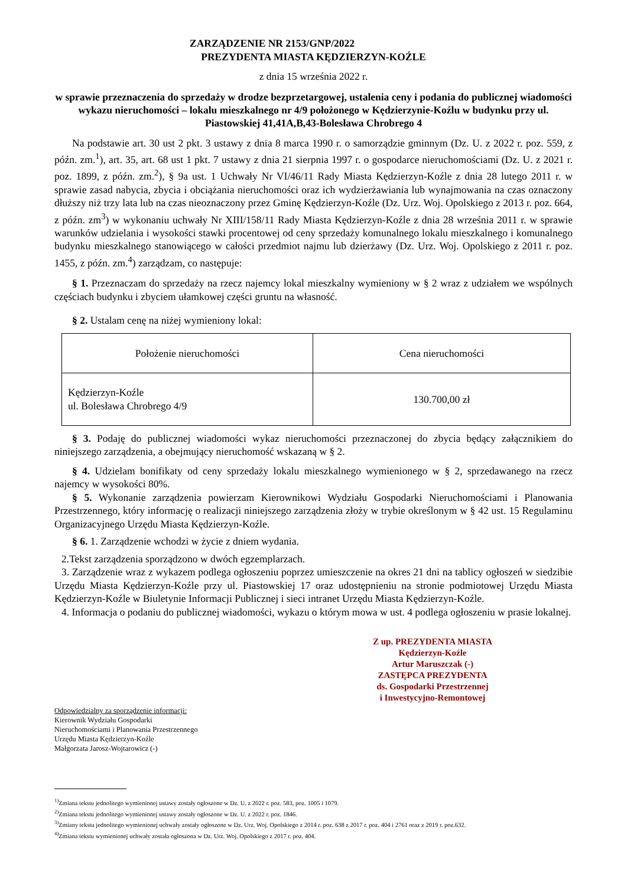ZARZĄDZENIE NR 2153/GNP/2022
PREZYDENTA MIASTA KĘDZIERZYN-KOŹLE
z dnia 15 września 2022 r.
w sprawie przeznaczenia do sprzedaży w drodze bezprzetargowej, ustalenia ceny i podania do publicznej wiadomości wykazu nieruchomości – lokalu mieszkalnego nr 4/9 położonego w Kędzierzynie-Koźlu w budynku przy ul. Piastowskiej 41,41A,B,43-Bolesława Chrobrego 4
Na podstawie art. 30 ust 2 pkt. 3 ustawy z dnia 8 marca 1990 r. o samorządzie gminnym (Dz. U. z 2022 r. poz. 559, z późn. zm.<sup>1</sup>), art. 35, art. 68 ust 1 pkt. 7 ustawy z dnia 21 sierpnia 1997 r. o gospodarce nieruchomościami (Dz. U. z 2021 r. poz. 1899, z późn. zm.<sup>2</sup>), § 9a ust. 1 Uchwały Nr VI/46/11 Rady Miasta Kędzierzyn-Koźle z dnia 28 lutego 2011 r. w sprawie zasad nabycia, zbycia i obciążania nieruchomości oraz ich wydzierżawiania lub wynajmowania na czas oznaczony dłuższy niż trzy lata lub na czas nieoznaczony przez Gminę Kędzierzyn-Koźle (Dz. Urz. Woj. Opolskiego z 2013 r. poz. 664, z późn. zm<sup>3</sup>) w wykonaniu uchwały Nr XIII/158/11 Rady Miasta Kędzierzyn-Koźle z dnia 28 września 2011 r. w sprawie warunków udzielania i wysokości stawki procentowej od ceny sprzedaży komunalnego lokalu mieszkalnego i komunalnego budynku mieszkalnego stanowiącego w całości przedmiot najmu lub dzierżawy (Dz. Urz. Woj. Opolskiego z 2011 r. poz. 1455, z późn. zm.<sup>4</sup>) zarządzam, co następuje:
§ 1. Przeznaczam do sprzedaży na rzecz najemcy lokal mieszkalny wymieniony w § 2 wraz z udziałem we wspólnych częściach budynku i zbyciem ułamkowej części gruntu na własność.
§ 2. Ustalam cenę na niżej wymieniony lokal:
| Położenie nieruchomości | Cena nieruchomości |
| --- | --- |
| Kędzierzyn-Koźle ul. Bolesława Chrobrego 4/9 | 130.700,00 zł |
§ 3. Podaję do publicznej wiadomości wykaz nieruchomości przeznaczonej do zbycia będący załącznikiem do niniejszego zarządzenia, a obejmujący nieruchomość wskazaną w § 2.
§ 4. Udzielam bonifikaty od ceny sprzedaży lokalu mieszkalnego wymienionego w § 2, sprzedawanego na rzecz najemcy w wysokości 80%.
§ 5. Wykonanie zarządzenia powierzam Kierownikowi Wydziału Gospodarki Nieruchomościami i Planowania Przestrzennego, który informację o realizacji niniejszego zarządzenia złoży w trybie określonym w § 42 ust. 15 Regulaminu Organizacyjnego Urzędu Miasta Kędzierzyn-Koźle.
§ 6. 1. Zarządzenie wchodzi w życie z dniem wydania.
2.Tekst zarządzenia sporządzono w dwóch egzemplarzach.
3. Zarządzenie wraz z wykazem podlega ogłoszeniu poprzez umieszczenie na okres 21 dni na tablicy ogłoszeń w siedzibie Urzędu Miasta Kędzierzyn-Koźle przy ul. Piastowskiej 17 oraz udostępnieniu na stronie podmiotowej Urzędu Miasta Kędzierzyn-Koźle w Biuletynie Informacji Publicznej i sieci intranet Urzędu Miasta Kędzierzyn-Koźle.
4. Informacja o podaniu do publicznej wiadomości, wykazu o którym mowa w ust. 4 podlega ogłoszeniu w prasie lokalnej.
Z up. PREZYDENTA MIASTA
Kędzierzyn-Koźle
Artur Maruszczak (-)
ZASTĘPCA PREZYDENTA
ds. Gospodarki Przestrzennej
i Inwestycyjno-Remontowej
Odpowiedzialny za sporządzenie informacji:
Kierownik Wydziału Gospodarki
Nieruchomościami i Planowania Przestrzennego
Urzędu Miasta Kędzierzyn-Koźle
Małgorzata Jarosz-Wojtarowicz (-)
<sup>1)</sup> Zmiana tekstu jednolitego wymienionej ustawy zostały ogłoszone w Dz. U. z 2022 r. poz. 583, poz. 1005 i 1079.
<sup>2)</sup> Zmiana tekstu jednolitego wymienionej ustawy zostały ogłoszone w Dz. U. z 2022 r. poz. 1846.
<sup>3)</sup> Zmiany tekstu jednolitego wymienionej uchwały zostały ogłoszone w Dz. Urz. Woj. Opolskiego z 2014 r. poz. 638 z 2017 r. poz. 404 i 2761 oraz z 2019 r. poz.632.
<sup>4)</sup> Zmiana tekstu wymienionej uchwały została ogłoszona w Dz. Urz. Woj. Opolskiego z 2017 r. poz. 404.